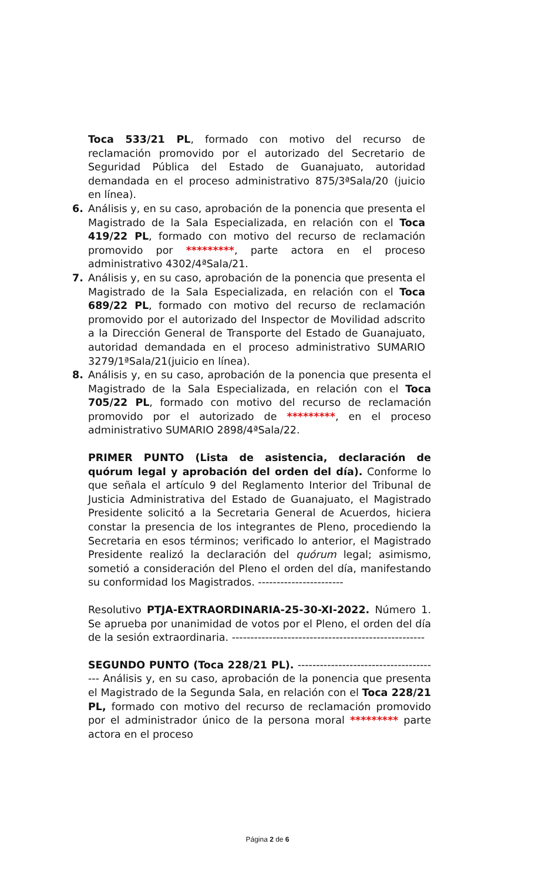Toca 533/21 PL, formado con motivo del recurso de reclamación promovido por el autorizado del Secretario de Seguridad Pública del Estado de Guanajuato, autoridad demandada en el proceso administrativo 875/3ªSala/20 (juicio en línea).
6. Análisis y, en su caso, aprobación de la ponencia que presenta el Magistrado de la Sala Especializada, en relación con el Toca 419/22 PL, formado con motivo del recurso de reclamación promovido por *********, parte actora en el proceso administrativo 4302/4ªSala/21.
7. Análisis y, en su caso, aprobación de la ponencia que presenta el Magistrado de la Sala Especializada, en relación con el Toca 689/22 PL, formado con motivo del recurso de reclamación promovido por el autorizado del Inspector de Movilidad adscrito a la Dirección General de Transporte del Estado de Guanajuato, autoridad demandada en el proceso administrativo SUMARIO 3279/1ªSala/21(juicio en línea).
8. Análisis y, en su caso, aprobación de la ponencia que presenta el Magistrado de la Sala Especializada, en relación con el Toca 705/22 PL, formado con motivo del recurso de reclamación promovido por el autorizado de *********, en el proceso administrativo SUMARIO 2898/4ªSala/22.
PRIMER PUNTO (Lista de asistencia, declaración de quórum legal y aprobación del orden del día). Conforme lo que señala el artículo 9 del Reglamento Interior del Tribunal de Justicia Administrativa del Estado de Guanajuato, el Magistrado Presidente solicitó a la Secretaria General de Acuerdos, hiciera constar la presencia de los integrantes de Pleno, procediendo la Secretaria en esos términos; verificado lo anterior, el Magistrado Presidente realizó la declaración del quórum legal; asimismo, sometió a consideración del Pleno el orden del día, manifestando su conformidad los Magistrados. -----------------------
Resolutivo PTJA-EXTRAORDINARIA-25-30-XI-2022. Número 1. Se aprueba por unanimidad de votos por el Pleno, el orden del día de la sesión extraordinaria. ----------------------------------------------------
SEGUNDO PUNTO (Toca 228/21 PL). --------------------------------------- Análisis y, en su caso, aprobación de la ponencia que presenta el Magistrado de la Segunda Sala, en relación con el Toca 228/21 PL, formado con motivo del recurso de reclamación promovido por el administrador único de la persona moral ********* parte actora en el proceso
Página 2 de 6